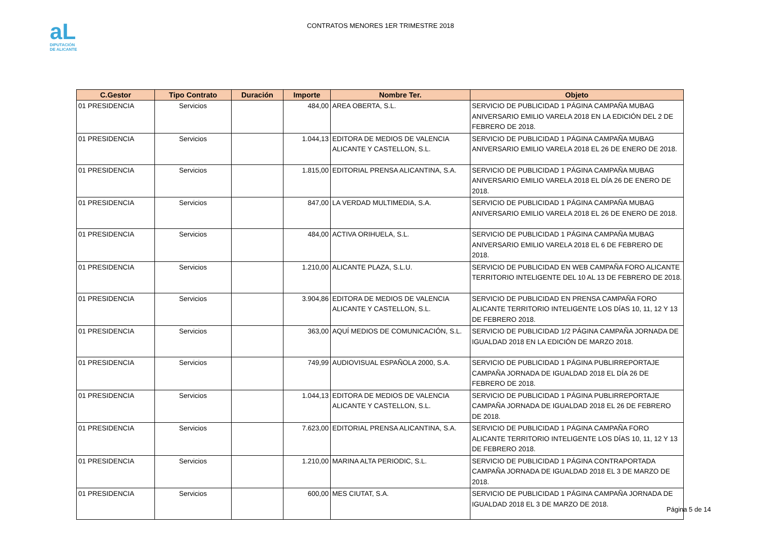aL
DIPUTACIÓN
DE ALICANTE
CONTRATOS MENORES 1ER TRIMESTRE 2018
| C.Gestor | Tipo Contrato | Duración | Importe | Nombre Ter. | Objeto |
| --- | --- | --- | --- | --- | --- |
| 01 PRESIDENCIA | Servicios | | 484,00 | AREA OBERTA, S.L. | SERVICIO DE PUBLICIDAD 1 PÁGINA CAMPAÑA MUBAG ANIVERSARIO EMILIO VARELA 2018 EN LA EDICIÓN DEL 2 DE FEBRERO DE 2018. |
| 01 PRESIDENCIA | Servicios | | 1.044,13 | EDITORA DE MEDIOS DE VALENCIA ALICANTE Y CASTELLON, S.L. | SERVICIO DE PUBLICIDAD 1 PÁGINA CAMPAÑA MUBAG ANIVERSARIO EMILIO VARELA 2018 EL 26 DE ENERO DE 2018. |
| 01 PRESIDENCIA | Servicios | | 1.815,00 | EDITORIAL PRENSA ALICANTINA, S.A. | SERVICIO DE PUBLICIDAD 1 PÁGINA CAMPAÑA MUBAG ANIVERSARIO EMILIO VARELA 2018 EL DÍA 26 DE ENERO DE 2018. |
| 01 PRESIDENCIA | Servicios | | 847,00 | LA VERDAD MULTIMEDIA, S.A. | SERVICIO DE PUBLICIDAD 1 PÁGINA CAMPAÑA MUBAG ANIVERSARIO EMILIO VARELA 2018 EL 26 DE ENERO DE 2018. |
| 01 PRESIDENCIA | Servicios | | 484,00 | ACTIVA ORIHUELA, S.L. | SERVICIO DE PUBLICIDAD 1 PÁGINA CAMPAÑA MUBAG ANIVERSARIO EMILIO VARELA 2018 EL 6 DE FEBRERO DE 2018. |
| 01 PRESIDENCIA | Servicios | | 1.210,00 | ALICANTE PLAZA, S.L.U. | SERVICIO DE PUBLICIDAD EN WEB CAMPAÑA FORO ALICANTE TERRITORIO INTELIGENTE DEL 10 AL 13 DE FEBRERO DE 2018. |
| 01 PRESIDENCIA | Servicios | | 3.904,86 | EDITORA DE MEDIOS DE VALENCIA ALICANTE Y CASTELLON, S.L. | SERVICIO DE PUBLICIDAD EN PRENSA CAMPAÑA FORO ALICANTE TERRITORIO INTELIGENTE LOS DÍAS 10, 11, 12 Y 13 DE FEBRERO 2018. |
| 01 PRESIDENCIA | Servicios | | 363,00 | AQUÍ MEDIOS DE COMUNICACIÓN, S.L. | SERVICIO DE PUBLICIDAD 1/2 PÁGINA CAMPAÑA JORNADA DE IGUALDAD 2018 EN LA EDICIÓN DE MARZO 2018. |
| 01 PRESIDENCIA | Servicios | | 749,99 | AUDIOVISUAL ESPAÑOLA 2000, S.A. | SERVICIO DE PUBLICIDAD 1 PÁGINA PUBLIRREPORTAJE CAMPAÑA JORNADA DE IGUALDAD 2018 EL DÍA 26 DE FEBRERO DE 2018. |
| 01 PRESIDENCIA | Servicios | | 1.044,13 | EDITORA DE MEDIOS DE VALENCIA ALICANTE Y CASTELLON, S.L. | SERVICIO DE PUBLICIDAD 1 PÁGINA PUBLIRREPORTAJE CAMPAÑA JORNADA DE IGUALDAD 2018 EL 26 DE FEBRERO DE 2018. |
| 01 PRESIDENCIA | Servicios | | 7.623,00 | EDITORIAL PRENSA ALICANTINA, S.A. | SERVICIO DE PUBLICIDAD 1 PÁGINA CAMPAÑA FORO ALICANTE TERRITORIO INTELIGENTE LOS DÍAS 10, 11, 12 Y 13 DE FEBRERO 2018. |
| 01 PRESIDENCIA | Servicios | | 1.210,00 | MARINA ALTA PERIODIC, S.L. | SERVICIO DE PUBLICIDAD 1 PÁGINA CONTRAPORTADA CAMPAÑA JORNADA DE IGUALDAD 2018 EL 3 DE MARZO DE 2018. |
| 01 PRESIDENCIA | Servicios | | 600,00 | MES CIUTAT, S.A. | SERVICIO DE PUBLICIDAD 1 PÁGINA CAMPAÑA JORNADA DE IGUALDAD 2018 EL 3 DE MARZO DE 2018. |
Página 5 de 14